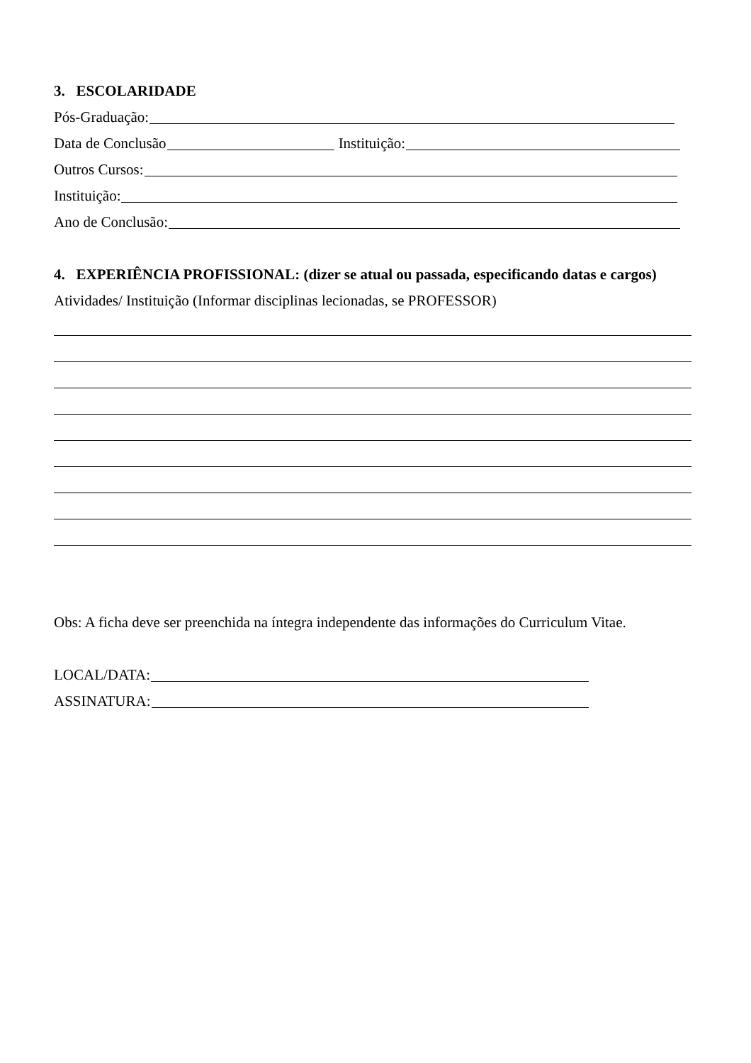3. ESCOLARIDADE
Pós-Graduação:
Data de Conclusão Instituição:
Outros Cursos:
Instituição:
Ano de Conclusão:
4. EXPERIÊNCIA PROFISSIONAL: (dizer se atual ou passada, especificando datas e cargos)
Atividades/ Instituição (Informar disciplinas lecionadas, se PROFESSOR)
Obs: A ficha deve ser preenchida na íntegra independente das informações do Curriculum Vitae.
LOCAL/DATA:
ASSINATURA: